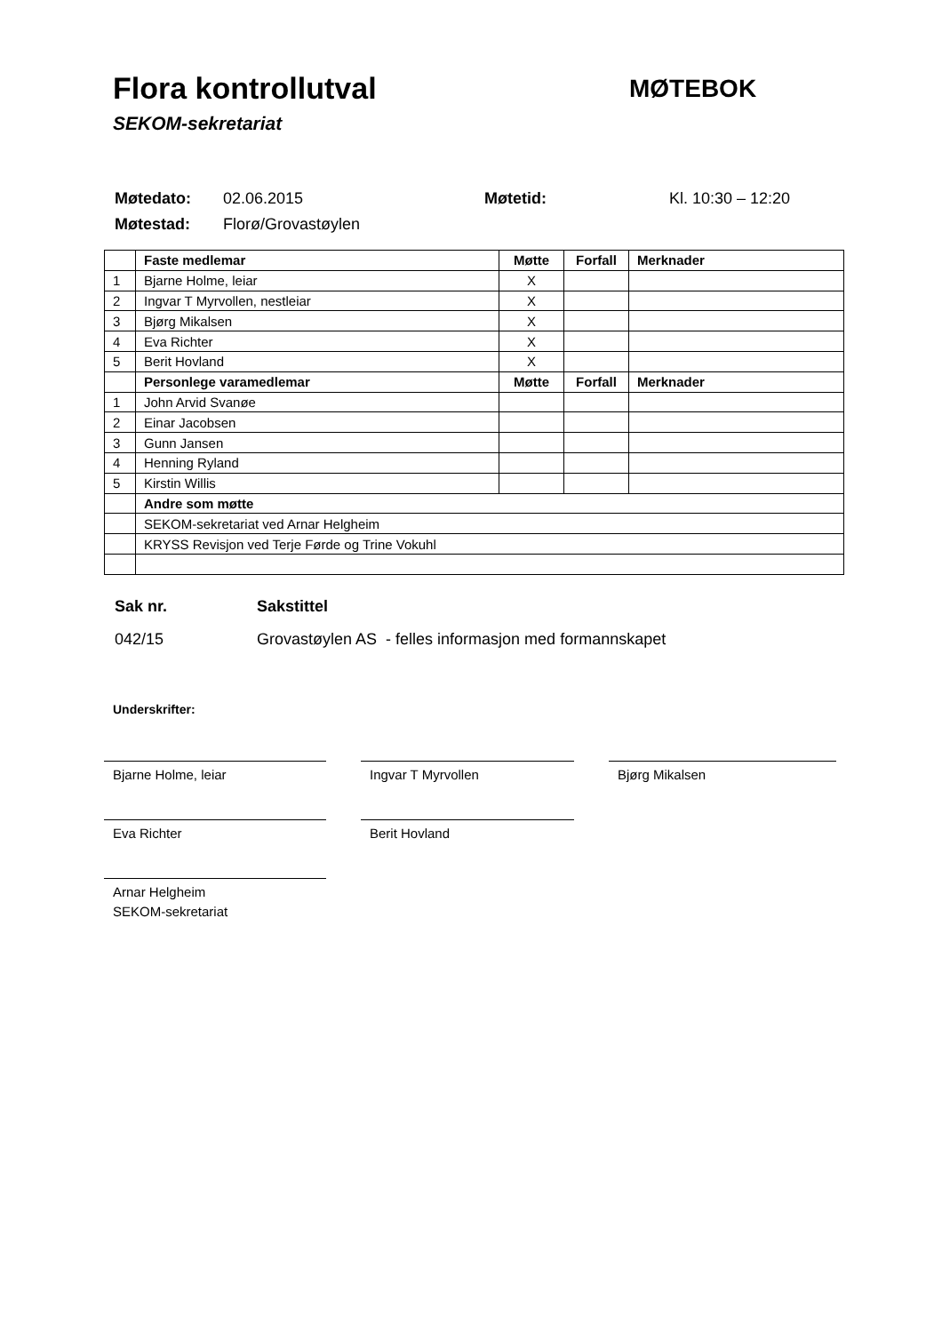Flora kontrollutval
SEKOM-sekretariat
MØTEBOK
| Møtedato: | 02.06.2015 | Møtetid: | Kl. 10:30 – 12:20 |
| Møtestad: | Florø/Grovastøylen | | |
| | Faste medlemar | Møtte | Forfall | Merknader |
| 1 | Bjarne Holme, leiar | X | | |
| 2 | Ingvar T Myrvollen, nestleiar | X | | |
| 3 | Bjørg Mikalsen | X | | |
| 4 | Eva Richter | X | | |
| 5 | Berit Hovland | X | | |
| | Personlege varamedlemar | Møtte | Forfall | Merknader |
| 1 | John Arvid Svanøe | | | |
| 2 | Einar Jacobsen | | | |
| 3 | Gunn Jansen | | | |
| 4 | Henning Ryland | | | |
| 5 | Kirstin Willis | | | |
| | Andre som møtte | | | |
| | SEKOM-sekretariat ved Arnar Helgheim | | | |
| | KRYSS Revisjon ved Terje Førde og Trine Vokuhl | | | |
| Sak nr. | Sakstittel |
| 042/15 | Grovastøylen AS - felles informasjon med formannskapet |
Underskrifter:
Bjarne Holme, leiar Ingvar T Myrvollen Bjørg Mikalsen
Eva Richter Berit Hovland
Arnar Helgheim
SEKOM-sekretariat